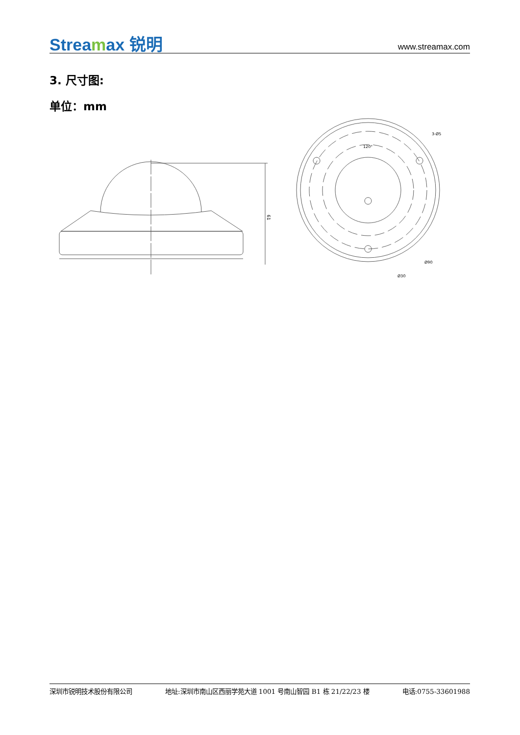Streamax 锐明
www.streamax.com
3. 尺寸图:
单位：mm
61
120°
Ø90
Ø30
3-Ø5
深圳市锐明技术股份有限公司 地址:深圳市南山区西丽学苑大道 1001 号南山智园 B1 栋 21/22/23 楼 电话:0755-33601988